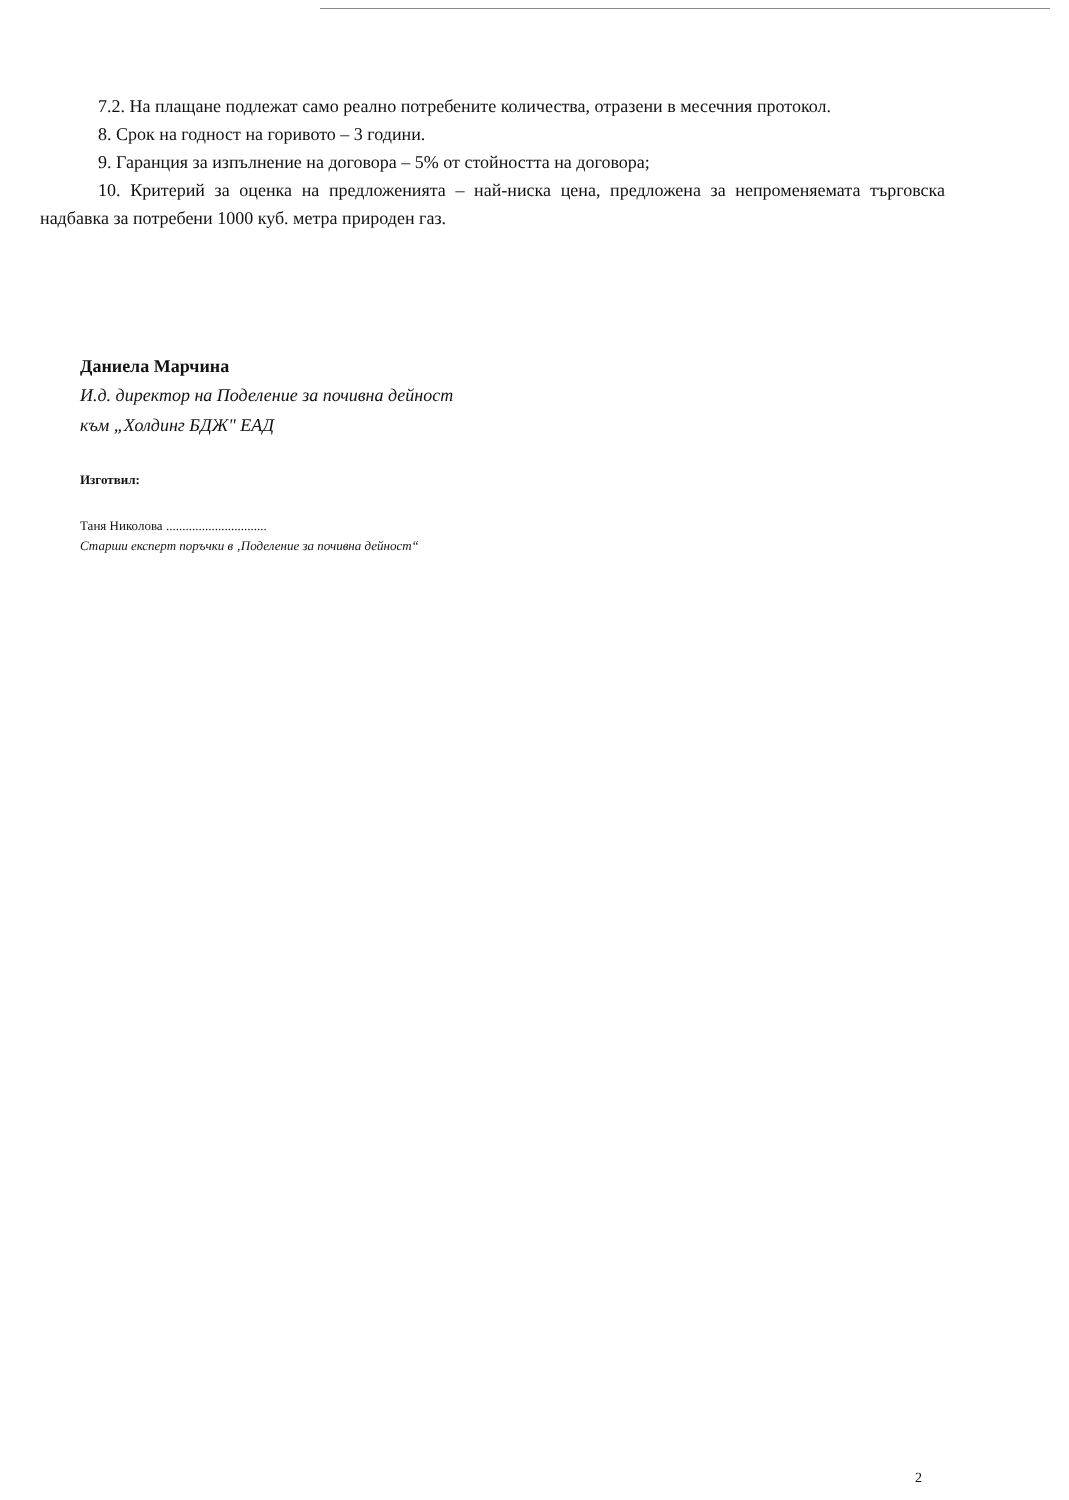7.2. На плащане подлежат само реално потребените количества, отразени в месечния протокол.
8. Срок на годност на горивото – 3 години.
9. Гаранция за изпълнение на договора – 5% от стойността на договора;
10. Критерий за оценка на предложенията – най-ниска цена, предложена за непроменяемата търговска надбавка за потребени 1000 куб. метра природен газ.
Даниела Марчина
И.д. директор на Поделение за почивна дейност
към „Холдинг БДЖ" ЕАД
Изготвил:
Таня Николова ...............................
Старши експерт поръчки в ‚Поделение за почивна дейност“
2